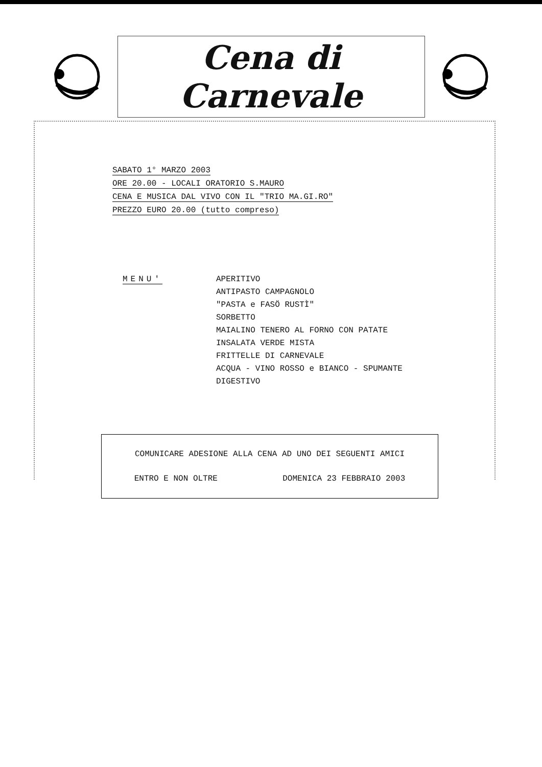Cena di Carnevale
SABATO 1° MARZO 2003
ORE 20.00 - LOCALI ORATORIO S.MAURO
CENA E MUSICA DAL VIVO CON IL "TRIO MA.GI.RO"
PREZZO EURO 20.00 (tutto compreso)
MENU' APERITIVO
ANTIPASTO CAMPAGNOLO
"PASTA e FASÖ RUSTÌ"
SORBETTO
MAIALINO TENERO AL FORNO CON PATATE
INSALATA VERDE MISTA
FRITTELLE DI CARNEVALE
ACQUA - VINO ROSSO e BIANCO - SPUMANTE
DIGESTIVO
COMUNICARE ADESIONE ALLA CENA AD UNO DEI SEGUENTI AMICI
ENTRO E NON OLTRE DOMENICA 23 FEBBRAIO 2003